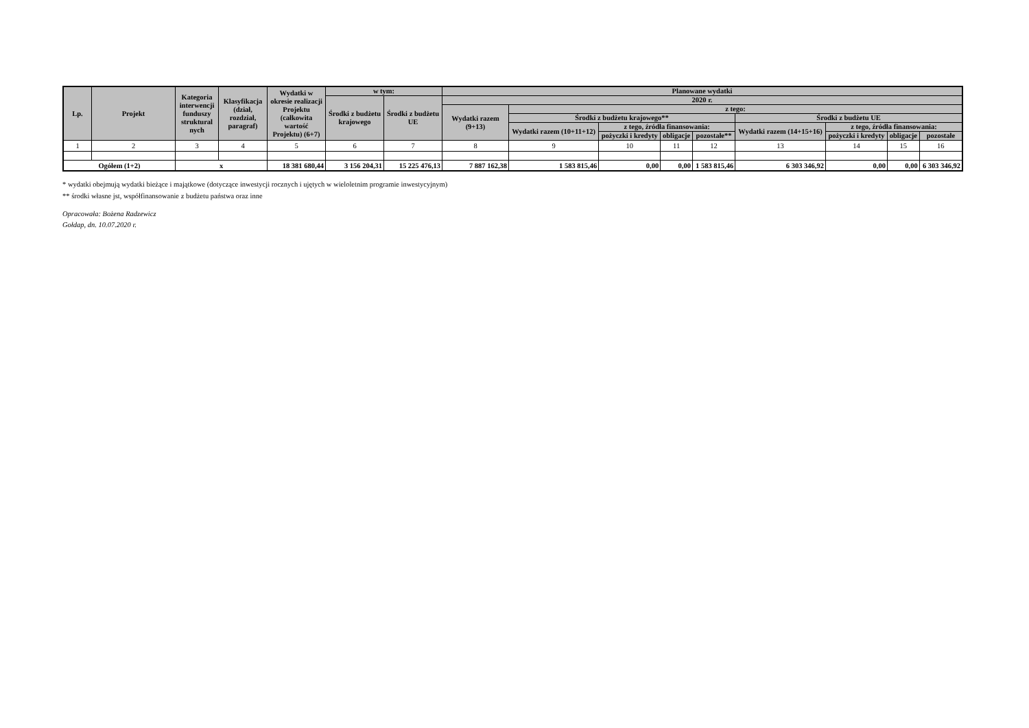| Lp. | Projekt | Kategoria interwencji funduszy struktural nych | Klasyfikacja (dział, rozdział, paragraf) | Wydatki w okresie realizacji Projektu (całkowita wartość Projektu) (6+7) | w tym: | | Planowane wydatki | | | | | | | | |
| --- | --- | --- | --- | --- | --- | --- | --- | --- | --- | --- | --- | --- | --- | --- | --- |
| | | | | | Środki z budżetu krajowego | Środki z budżetu UE | 2020 r. | | | | | | | | |
| | | | | | | | Wydatki razem (9+13) | z tego: | | | | | | | |
| | | | | | | | | Środki z budżetu krajowego** | | | | Środki z budżetu UE | | | |
| | | | | | | | | Wydatki razem (10+11+12) | z tego, źródła finansowania: | | | Wydatki razem (14+15+16) | z tego, źródła finansowania: | | |
| | | | | | | | | | pożyczki i kredyty | obligacje | pozostałe** | | pożyczki i kredyty | obligacje | pozostałe |
| 1 | 2 | 3 | 4 | 5 | 6 | 7 | 8 | 9 | 10 | 11 | 12 | 13 | 14 | 15 | 16 |
| Ogółem (1+2) | | x | | 18 381 680,44 | 3 156 204,31 | 15 225 476,13 | 7 887 162,38 | 1 583 815,46 | 0,00 | 0,00 | 1 583 815,46 | 6 303 346,92 | 0,00 | 0,00 | 6 303 346,92 |
* wydatki obejmują wydatki bieżące i majątkowe (dotyczące inwestycji rocznych i ujętych w wieloletnim programie inwestycyjnym)
** środki własne jst, współfinansowanie z budżetu państwa oraz inne
Opracowała: Bożena Radzewicz
Gołdap, dn. 10.07.2020 r.